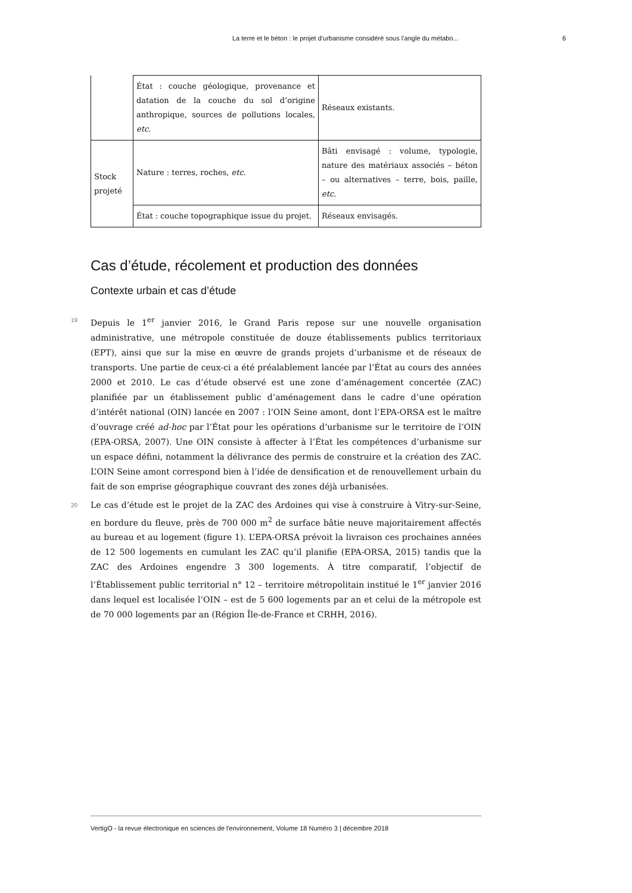La terre et le béton : le projet d’urbanisme considéré sous l’angle du métabo... 6
| | État : couche géologique, provenance et datation de la couche du sol d’origine anthropique, sources de pollutions locales, etc. | Réseaux existants. |
| Stock projeté | Nature : terres, roches, etc. | Bâti envisagé : volume, typologie, nature des matériaux associés – béton – ou alternatives – terre, bois, paille, etc. |
| | État : couche topographique issue du projet. | Réseaux envisagés. |
Cas d’étude, récolement et production des données
Contexte urbain et cas d’étude
19
Depuis le 1<sup>er</sup> janvier 2016, le Grand Paris repose sur une nouvelle organisation administrative, une métropole constituée de douze établissements publics territoriaux (EPT), ainsi que sur la mise en œuvre de grands projets d’urbanisme et de réseaux de transports. Une partie de ceux-ci a été préalablement lancée par l’État au cours des années 2000 et 2010. Le cas d’étude observé est une zone d’aménagement concertée (ZAC) planifiée par un établissement public d’aménagement dans le cadre d’une opération d’intérêt national (OIN) lancée en 2007 : l’OIN Seine amont, dont l’EPA-ORSA est le maître d’ouvrage créé ad-hoc par l’État pour les opérations d’urbanisme sur le territoire de l’OIN (EPA-ORSA, 2007). Une OIN consiste à affecter à l’État les compétences d’urbanisme sur un espace défini, notamment la délivrance des permis de construire et la création des ZAC. L’OIN Seine amont correspond bien à l’idée de densification et de renouvellement urbain du fait de son emprise géographique couvrant des zones déjà urbanisées.
20
Le cas d’étude est le projet de la ZAC des Ardoines qui vise à construire à Vitry-sur-Seine, en bordure du fleuve, près de 700 000 m<sup>2</sup> de surface bâtie neuve majoritairement affectés au bureau et au logement (figure 1). L’EPA-ORSA prévoit la livraison ces prochaines années de 12 500 logements en cumulant les ZAC qu’il planifie (EPA-ORSA, 2015) tandis que la ZAC des Ardoines engendre 3 300 logements. À titre comparatif, l’objectif de l’Établissement public territorial n° 12 – territoire métropolitain institué le 1<sup>er</sup> janvier 2016 dans lequel est localisée l’OIN – est de 5 600 logements par an et celui de la métropole est de 70 000 logements par an (Région Île-de-France et CRHH, 2016).
VertigO - la revue électronique en sciences de l'environnement, Volume 18 Numéro 3 | décembre 2018